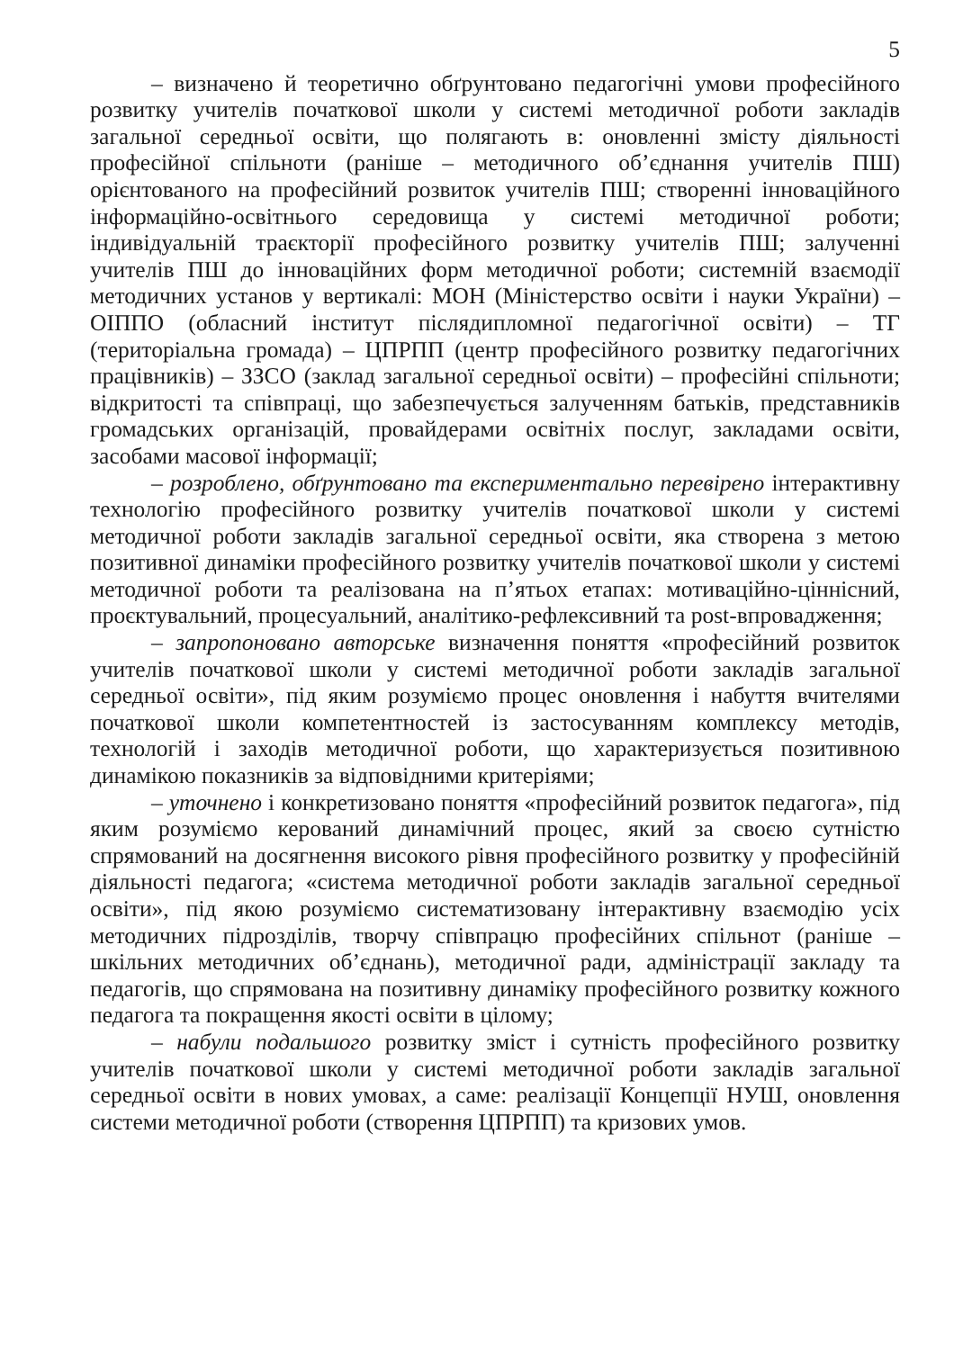5
– визначено й теоретично обґрунтовано педагогічні умови професійного розвитку учителів початкової школи у системі методичної роботи закладів загальної середньої освіти, що полягають в: оновленні змісту діяльності професійної спільноти (раніше – методичного об’єднання учителів ПШ) орієнтованого на професійний розвиток учителів ПШ; створенні інноваційного інформаційно-освітнього середовища у системі методичної роботи; індивідуальній траєкторії професійного розвитку учителів ПШ; залученні учителів ПШ до інноваційних форм методичної роботи; системній взаємодії методичних установ у вертикалі: МОН (Міністерство освіти і науки України) – ОІППО (обласний інститут післядипломної педагогічної освіти) – ТГ (територіальна громада) – ЦПРПП (центр професійного розвитку педагогічних працівників) – ЗЗСО (заклад загальної середньої освіти) – професійні спільноти; відкритості та співпраці, що забезпечується залученням батьків, представників громадських організацій, провайдерами освітніх послуг, закладами освіти, засобами масової інформації;
– розроблено, обґрунтовано та експериментально перевірено інтерактивну технологію професійного розвитку учителів початкової школи у системі методичної роботи закладів загальної середньої освіти, яка створена з метою позитивної динаміки професійного розвитку учителів початкової школи у системі методичної роботи та реалізована на п’ятьох етапах: мотиваційно-ціннісний, проєктувальний, процесуальний, аналітико-рефлексивний та post-впровадження;
– запропоновано авторське визначення поняття «професійний розвиток учителів початкової школи у системі методичної роботи закладів загальної середньої освіти», під яким розуміємо процес оновлення і набуття вчителями початкової школи компетентностей із застосуванням комплексу методів, технологій і заходів методичної роботи, що характеризується позитивною динамікою показників за відповідними критеріями;
– уточнено і конкретизовано поняття «професійний розвиток педагога», під яким розуміємо керований динамічний процес, який за своєю сутністю спрямований на досягнення високого рівня професійного розвитку у професійній діяльності педагога; «система методичної роботи закладів загальної середньої освіти», під якою розуміємо систематизовану інтерактивну взаємодію усіх методичних підрозділів, творчу співпрацю професійних спільнот (раніше – шкільних методичних об’єднань), методичної ради, адміністрації закладу та педагогів, що спрямована на позитивну динаміку професійного розвитку кожного педагога та покращення якості освіти в цілому;
– набули подальшого розвитку зміст і сутність професійного розвитку учителів початкової школи у системі методичної роботи закладів загальної середньої освіти в нових умовах, а саме: реалізації Концепції НУШ, оновлення системи методичної роботи (створення ЦПРПП) та кризових умов.